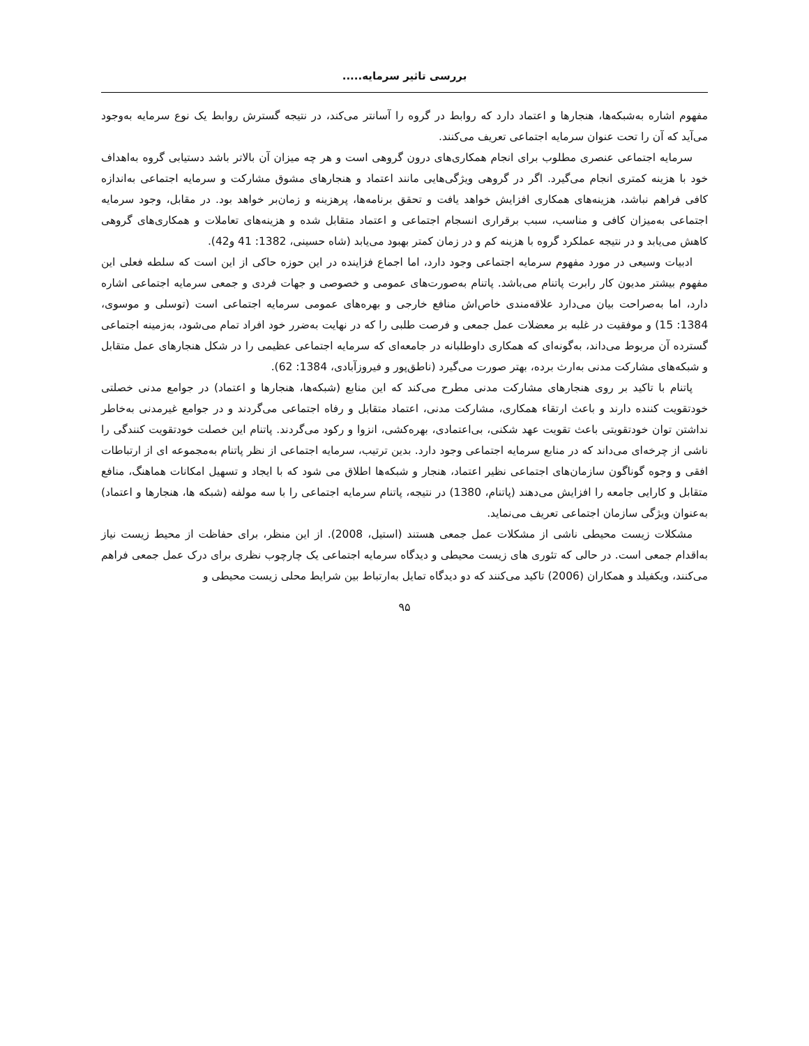بررسی تاثیر سرمایه.....
مفهوم اشاره به‌شبکه‌ها، هنجارها و اعتماد دارد که روابط در گروه را آسانتر می‌کند، در نتیجه گسترش روابط یک نوع سرمایه به‌وجود می‌آید که آن را تحت عنوان سرمایه اجتماعی تعریف می‌کنند.
سرمایه اجتماعی عنصری مطلوب برای انجام همکاری‌های درون گروهی است و هر چه میزان آن بالاتر باشد دستیابی گروه به‌اهداف خود با هزینه کمتری انجام می‌گیرد. اگر در گروهی ویژگی‌هایی مانند اعتماد و هنجارهای مشوق مشارکت و سرمایه اجتماعی به‌اندازه کافی فراهم نباشد، هزینه‌های همکاری افزایش خواهد یافت و تحقق برنامه‌ها، پرهزینه و زمان‌بر خواهد بود. در مقابل، وجود سرمایه اجتماعی به‌میزان کافی و مناسب، سبب برقراری انسجام اجتماعی و اعتماد متقابل شده و هزینه‌های تعاملات و همکاری‌های گروهی کاهش می‌یابد و در نتیجه عملکرد گروه با هزینه کم و در زمان کمتر بهبود می‌یابد (شاه حسینی، 1382: 41 و42).
ادبیات وسیعی در مورد مفهوم سرمایه اجتماعی وجود دارد، اما اجماع فزاینده در این حوزه حاکی از این است که سلطه فعلی این مفهوم بیشتر مدیون کار رابرت پاتنام می‌باشد. پاتنام به‌صورت‌های عمومی و خصوصی و جهات فردی و جمعی سرمایه اجتماعی اشاره دارد، اما به‌صراحت بیان می‌دارد علاقه‌مندی خاص‌اش منافع خارجی و بهره‌های عمومی سرمایه اجتماعی است (توسلی و موسوی، 1384: 15) و موفقیت در غلبه بر معضلات عمل جمعی و فرصت طلبی را که در نهایت به‌ضرر خود افراد تمام می‌شود، به‌زمینه اجتماعی گسترده آن مربوط می‌داند، به‌گونه‌ای که همکاری داوطلبانه در جامعه‌ای که سرمایه اجتماعی عظیمی را در شکل هنجارهای عمل متقابل و شبکه‌های مشارکت مدنی به‌ارث برده، بهتر صورت می‌گیرد (ناطق‌پور و فیروزآبادی، 1384: 62).
پاتنام با تاکید بر روی هنجارهای مشارکت مدنی مطرح می‌کند که این منابع (شبکه‌ها، هنجارها و اعتماد) در جوامع مدنی خصلتی خودتقویت کننده دارند و باعث ارتقاء همکاری، مشارکت مدنی، اعتماد متقابل و رفاه اجتماعی می‌گردند و در جوامع غیرمدنی به‌خاطر نداشتن توان خودتقویتی باعث تقویت عهد شکنی، بی‌اعتمادی، بهره‌کشی، انزوا و رکود می‌گردند. پاتنام این خصلت خودتقویت کنندگی را ناشی از چرخه‌ای می‌داند که در منابع سرمایه اجتماعی وجود دارد. بدین ترتیب، سرمایه اجتماعی از نظر پاتنام به‌مجموعه ای از ارتباطات افقی و وجوه گوناگون سازمان‌های اجتماعی نظیر اعتماد، هنجار و شبکه‌ها اطلاق می شود که با ایجاد و تسهیل امکانات هماهنگ، منافع متقابل و کارایی جامعه را افزایش می‌دهند (پاتنام، 1380) در نتیجه، پاتنام سرمایه اجتماعی را با سه مولفه (شبکه ها، هنجارها و اعتماد) به‌عنوان ویژگی سازمان اجتماعی تعریف می‌نماید.
مشکلات زیست محیطی ناشی از مشکلات عمل جمعی هستند (استیل، 2008). از این منظر، برای حفاظت از محیط زیست نیاز به‌اقدام جمعی است. در حالی که تئوری های زیست محیطی و دیدگاه سرمایه اجتماعی یک چارچوب نظری برای درک عمل جمعی فراهم می‌کنند، ویکفیلد و همکاران (2006) تاکید می‌کنند که دو دیدگاه تمایل به‌ارتباط بین شرایط محلی زیست محیطی و
۹۵